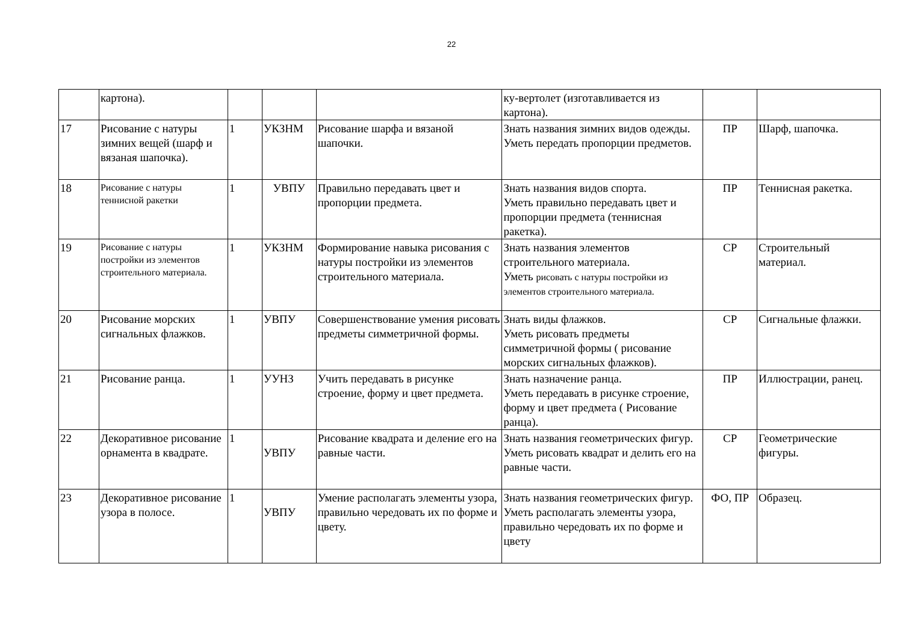22
| | картона). | | | | ку-вертолет (изготавливается из картона). | | |
| 17 | Рисование с натуры зимних вещей (шарф и вязаная шапочка). | 1 | УКЗНМ | Рисование шарфа и вязаной шапочки. | Знать названия зимних видов одежды. Уметь передать пропорции предметов. | ПР | Шарф, шапочка. |
| 18 | Рисование с натуры теннисной ракетки | 1 | УВПУ | Правильно передавать цвет и пропорции предмета. | Знать названия видов спорта. Уметь правильно передавать цвет и пропорции предмета (теннисная ракетка). | ПР | Теннисная ракетка. |
| 19 | Рисование с натуры постройки из элементов строительного материала. | 1 | УКЗНМ | Формирование навыка рисования с натуры постройки из элементов строительного материала. | Знать названия элементов строительного материала. Уметь рисовать с натуры постройки из элементов строительного материала. | СР | Строительный материал. |
| 20 | Рисование морских сигнальных флажков. | 1 | УВПУ | Совершенствование умения рисовать предметы симметричной формы. | Знать виды флажков. Уметь рисовать предметы симметричной формы ( рисование морских сигнальных флажков). | СР | Сигнальные флажки. |
| 21 | Рисование ранца. | 1 | УУНЗ | Учить передавать в рисунке строение, форму и цвет предмета. | Знать назначение ранца. Уметь передавать в рисунке строение, форму и цвет предмета ( Рисование ранца). | ПР | Иллюстрации, ранец. |
| 22 | Декоративное рисование орнамента в квадрате. | 1 | УВПУ | Рисование квадрата и деление его на равные части. | Знать названия геометрических фигур. Уметь рисовать квадрат и делить его на равные части. | СР | Геометрические фигуры. |
| 23 | Декоративное рисование узора в полосе. | 1 | УВПУ | Умение располагать элементы узора, правильно чередовать их по форме и цвету. | Знать названия геометрических фигур. Уметь располагать элементы узора, правильно чередовать их по форме и цвету | ФО, ПР | Образец. |